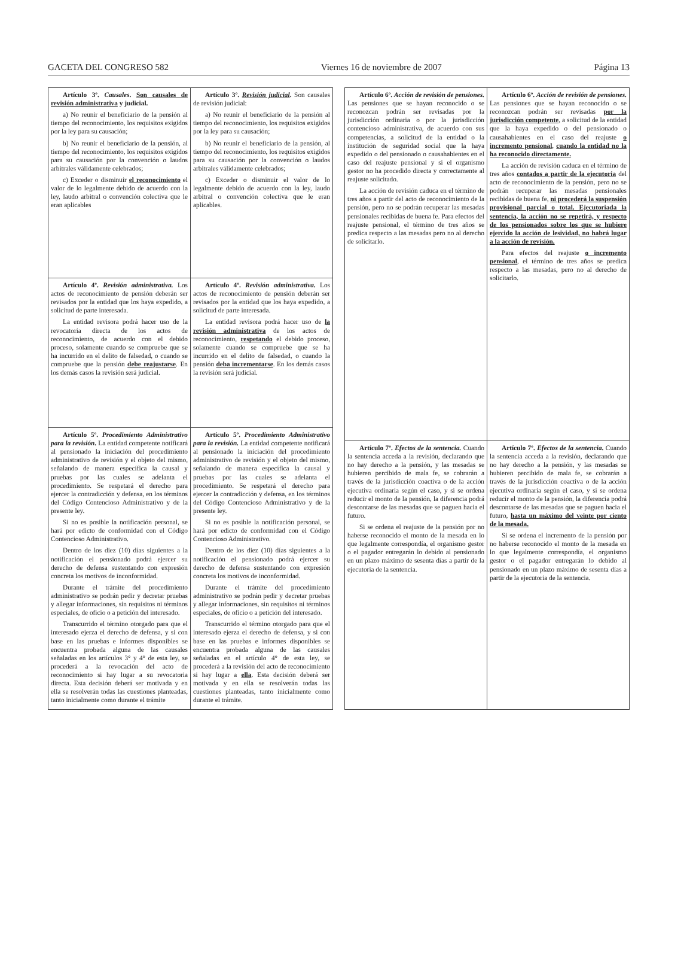GACETA DEL CONGRESO 582 Viernes 16 de noviembre de 2007 Página 13
| Artículo 3º. Causales . Son causales de revisión administrativa y judicial. a) No reunir el beneficiario de la pensión al tiempo del reconocimiento, los requisitos exigidos por la ley para su causación; b) No reunir el beneficiario de la pensión, al tiempo del reconocimiento, los requisitos exigidos para su causación por la convención o laudos arbitrales válidamente celebrados; c) Exceder o disminuir el reconocimiento el valor de lo legalmente debido de acuerdo con la ley, laudo arbitral o convención colectiva que le eran aplicables | Artículo 3º. Revisión judicial . Son causales de revisión judicial: a) No reunir el beneficiario de la pensión al tiempo del reconocimiento, los requisitos exigidos por la ley para su causación; b) No reunir el beneficiario de la pensión, al tiempo del reconocimiento, los requisitos exigidos para su causación por la convención o laudos arbitrales válidamente celebrados; c) Exceder o disminuir el valor de lo legalmente debido de acuerdo con la ley, laudo arbitral o convención colectiva que le eran aplicables. |
| Artículo 4º. Revisión administrativa. Los actos de reconocimiento de pensión deberán ser revisados por la entidad que los haya expedido, a solicitud de parte interesada. La entidad revisora podrá hacer uso de la revocatoria directa de los actos de reconocimiento, de acuerdo con el debido proceso, solamente cuando se compruebe que se ha incurrido en el delito de falsedad, o cuando se compruebe que la pensión debe reajustarse . En los demás casos la revisión será judicial. | Artículo 4º. Revisión administrativa . Los actos de reconocimiento de pensión deberán ser revisados por la entidad que los haya expedido, a solicitud de parte interesada. La entidad revisora podrá hacer uso de la revisión administrativa de los actos de reconocimiento, respetando el debido proceso, solamente cuando se compruebe que se ha incurrido en el delito de falsedad, o cuando la pensión deba incrementarse . En los demás casos la revisión será judicial. |
| Artículo 5º. Procedimiento Administrativo para la revisión . La entidad competente notificará al pensionado la iniciación del procedimiento administrativo de revisión y el objeto del mismo, señalando de manera específica la causal y pruebas por las cuales se adelanta el procedimiento. Se respetará el derecho para ejercer la contradicción y defensa, en los términos del Código Contencioso Administrativo y de la presente ley. Si no es posible la notificación personal, se hará por edicto de conformidad con el Código Contencioso Administrativo. Dentro de los diez (10) días siguientes a la notificación el pensionado podrá ejercer su derecho de defensa sustentando con expresión concreta los motivos de inconformidad. Durante el trámite del procedimiento administrativo se podrán pedir y decretar pruebas y allegar informaciones, sin requisitos ni términos especiales, de oficio o a petición del interesado. Transcurrido el término otorgado para que el interesado ejerza el derecho de defensa, y si con base en las pruebas e informes disponibles se encuentra probada alguna de las causales señaladas en los artículos 3° y 4° de esta ley, se procederá a la revocación del acto de reconocimiento si hay lugar a su revocatoria directa. Esta decisión deberá ser motivada y en ella se resolverán todas las cuestiones planteadas, tanto inicialmente como durante el trámite | Artículo 5º. Procedimiento Administrativo para la revisión. La entidad competente notificará al pensionado la iniciación del procedimiento administrativo de revisión y el objeto del mismo, señalando de manera específica la causal y pruebas por las cuales se adelanta el procedimiento. Se respetará el derecho para ejercer la contradicción y defensa, en los términos del Código Contencioso Administrativo y de la presente ley. Si no es posible la notificación personal, se hará por edicto de conformidad con el Código Contencioso Administrativo. Dentro de los diez (10) días siguientes a la notificación el pensionado podrá ejercer su derecho de defensa sustentando con expresión concreta los motivos de inconformidad. Durante el trámite del procedimiento administrativo se podrán pedir y decretar pruebas y allegar informaciones, sin requisitos ni términos especiales, de oficio o a petición del interesado. Transcurrido el término otorgado para que el interesado ejerza el derecho de defensa, y si con base en las pruebas e informes disponibles se encuentra probada alguna de las causales señaladas en el artículo 4° de esta ley, se procederá a la revisión del acto de reconocimiento si hay lugar a ella . Esta decisión deberá ser motivada y en ella se resolverán todas las cuestiones planteadas, tanto inicialmente como durante el trámite. |
| Artículo 6º. Acción de revisión de pensiones. Las pensiones que se hayan reconocido o se reconozcan podrán ser revisadas por la jurisdicción ordinaria o por la jurisdicción contencioso administrativa, de acuerdo con sus competencias, a solicitud de la entidad o la institución de seguridad social que la haya expedido o del pensionado o causahabientes en el caso del reajuste pensional y si el organismo gestor no ha procedido directa y correctamente al reajuste solicitado. La acción de revisión caduca en el término de tres años a partir del acto de reconocimiento de la pensión, pero no se podrán recuperar las mesadas pensionales recibidas de buena fe. Para efectos del reajuste pensional, el término de tres años se predica respecto a las mesadas pero no al derecho de solicitarlo. | Artículo 6º. Acción de revisión de pensiones. Las pensiones que se hayan reconocido o se reconozcan podrán ser revisadas por la jurisdicción competente , a solicitud de la entidad que la haya expedido o del pensionado o causahabientes en el caso del reajuste o incremento pensional , cuando la entidad no la ha reconocido directamente. La acción de revisión caduca en el término de tres años contados a partir de la ejecutoria del acto de reconocimiento de la pensión, pero no se podrán recuperar las mesadas pensionales recibidas de buena fe, ni procederá la suspensión provisional parcial o total. Ejecutoriada la sentencia, la acción no se repetirá, y respecto de los pensionados sobre los que se hubiere ejercido la acción de lesividad, no habrá lugar a la acción de revisión. Para efectos del reajuste o incremento pensional , el término de tres años se predica respecto a las mesadas, pero no al derecho de solicitarlo. |
| Artículo 7º. Efectos de la sentencia. Cuando la sentencia acceda a la revisión, declarando que no hay derecho a la pensión, y las mesadas se hubieren percibido de mala fe, se cobrarán a través de la jurisdicción coactiva o de la acción ejecutiva ordinaria según el caso, y si se ordena reducir el monto de la pensión, la diferencia podrá descontarse de las mesadas que se paguen hacia el futuro. Si se ordena el reajuste de la pensión por no haberse reconocido el monto de la mesada en lo que legalmente correspondía, el organismo gestor o el pagador entregarán lo debido al pensionado en un plazo máximo de sesenta días a partir de la ejecutoria de la sentencia. | Artículo 7º. Efectos de la sentencia . Cuando la sentencia acceda a la revisión, declarando que no hay derecho a la pensión, y las mesadas se hubieren percibido de mala fe, se cobrarán a través de la jurisdicción coactiva o de la acción ejecutiva ordinaria según el caso, y si se ordena reducir el monto de la pensión, la diferencia podrá descontarse de las mesadas que se paguen hacia el futuro, hasta un máximo del veinte por ciento de la mesada. Si se ordena el incremento de la pensión por no haberse reconocido el monto de la mesada en lo que legalmente correspondía, el organismo gestor o el pagador entregarán lo debido al pensionado en un plazo máximo de sesenta días a partir de la ejecutoria de la sentencia. |